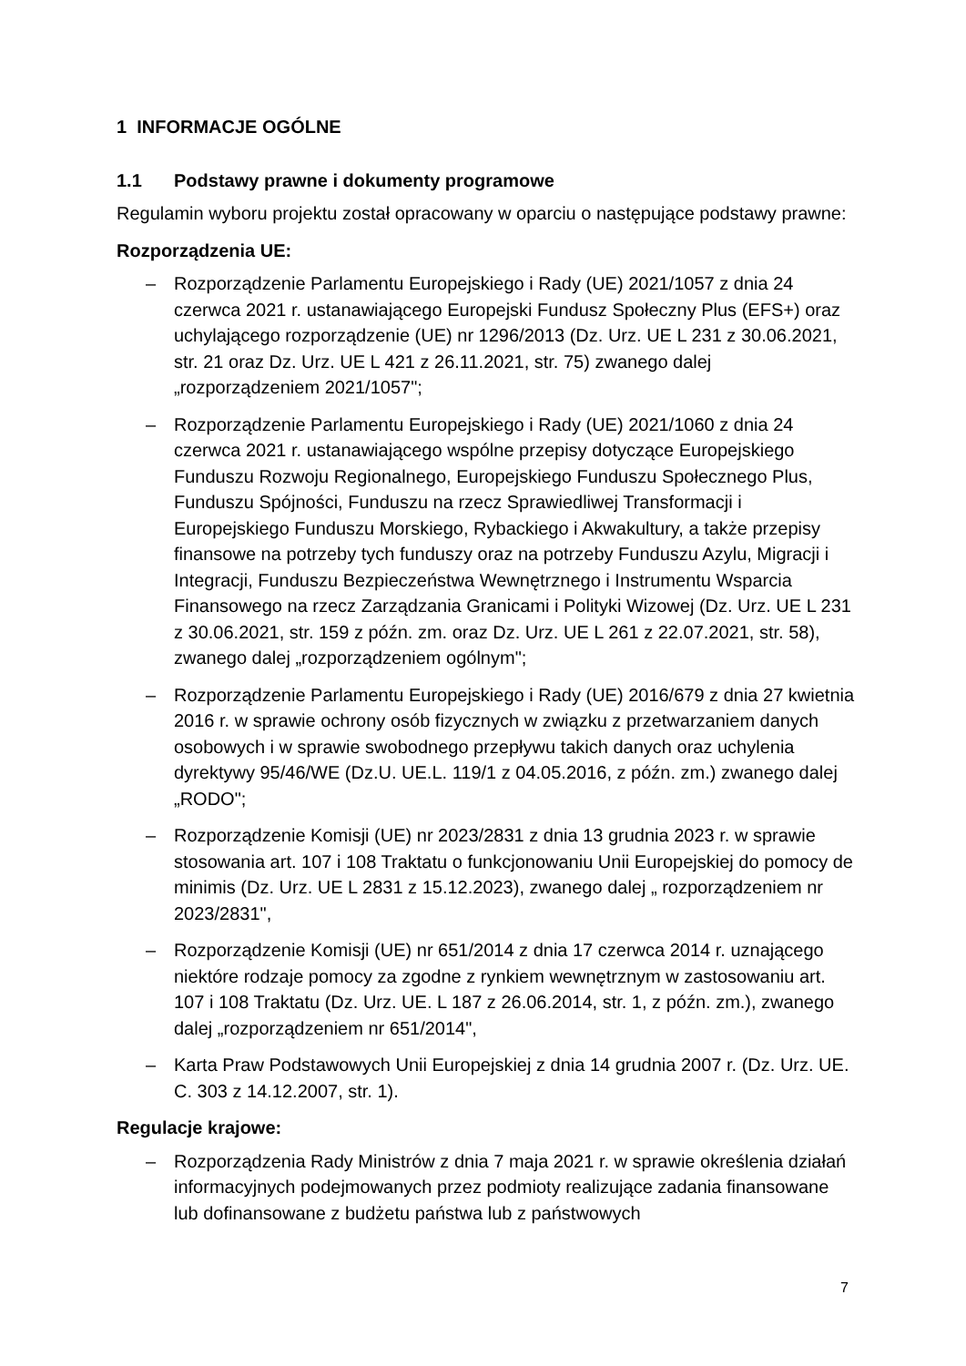1 INFORMACJE OGÓLNE
1.1 Podstawy prawne i dokumenty programowe
Regulamin wyboru projektu został opracowany w oparciu o następujące podstawy prawne:
Rozporządzenia UE:
– Rozporządzenie Parlamentu Europejskiego i Rady (UE) 2021/1057 z dnia 24 czerwca 2021 r. ustanawiającego Europejski Fundusz Społeczny Plus (EFS+) oraz uchylającego rozporządzenie (UE) nr 1296/2013 (Dz. Urz. UE L 231 z 30.06.2021, str. 21 oraz Dz. Urz. UE L 421 z 26.11.2021, str. 75) zwanego dalej „rozporządzeniem 2021/1057";
– Rozporządzenie Parlamentu Europejskiego i Rady (UE) 2021/1060 z dnia 24 czerwca 2021 r. ustanawiającego wspólne przepisy dotyczące Europejskiego Funduszu Rozwoju Regionalnego, Europejskiego Funduszu Społecznego Plus, Funduszu Spójności, Funduszu na rzecz Sprawiedliwej Transformacji i Europejskiego Funduszu Morskiego, Rybackiego i Akwakultury, a także przepisy finansowe na potrzeby tych funduszy oraz na potrzeby Funduszu Azylu, Migracji i Integracji, Funduszu Bezpieczeństwa Wewnętrznego i Instrumentu Wsparcia Finansowego na rzecz Zarządzania Granicami i Polityki Wizowej (Dz. Urz. UE L 231 z 30.06.2021, str. 159 z późn. zm. oraz Dz. Urz. UE L 261 z 22.07.2021, str. 58), zwanego dalej „rozporządzeniem ogólnym";
– Rozporządzenie Parlamentu Europejskiego i Rady (UE) 2016/679 z dnia 27 kwietnia 2016 r. w sprawie ochrony osób fizycznych w związku z przetwarzaniem danych osobowych i w sprawie swobodnego przepływu takich danych oraz uchylenia dyrektywy 95/46/WE (Dz.U. UE.L. 119/1 z 04.05.2016, z późn. zm.) zwanego dalej „RODO";
– Rozporządzenie Komisji (UE) nr 2023/2831 z dnia 13 grudnia 2023 r. w sprawie stosowania art. 107 i 108 Traktatu o funkcjonowaniu Unii Europejskiej do pomocy de minimis (Dz. Urz. UE L 2831 z 15.12.2023), zwanego dalej „ rozporządzeniem nr 2023/2831",
– Rozporządzenie Komisji (UE) nr 651/2014 z dnia 17 czerwca 2014 r. uznającego niektóre rodzaje pomocy za zgodne z rynkiem wewnętrznym w zastosowaniu art. 107 i 108 Traktatu (Dz. Urz. UE. L 187 z 26.06.2014, str. 1, z późn. zm.), zwanego dalej „rozporządzeniem nr 651/2014",
– Karta Praw Podstawowych Unii Europejskiej z dnia 14 grudnia 2007 r. (Dz. Urz. UE. C. 303 z 14.12.2007, str. 1).
Regulacje krajowe:
– Rozporządzenia Rady Ministrów z dnia 7 maja 2021 r. w sprawie określenia działań informacyjnych podejmowanych przez podmioty realizujące zadania finansowane lub dofinansowane z budżetu państwa lub z państwowych
7